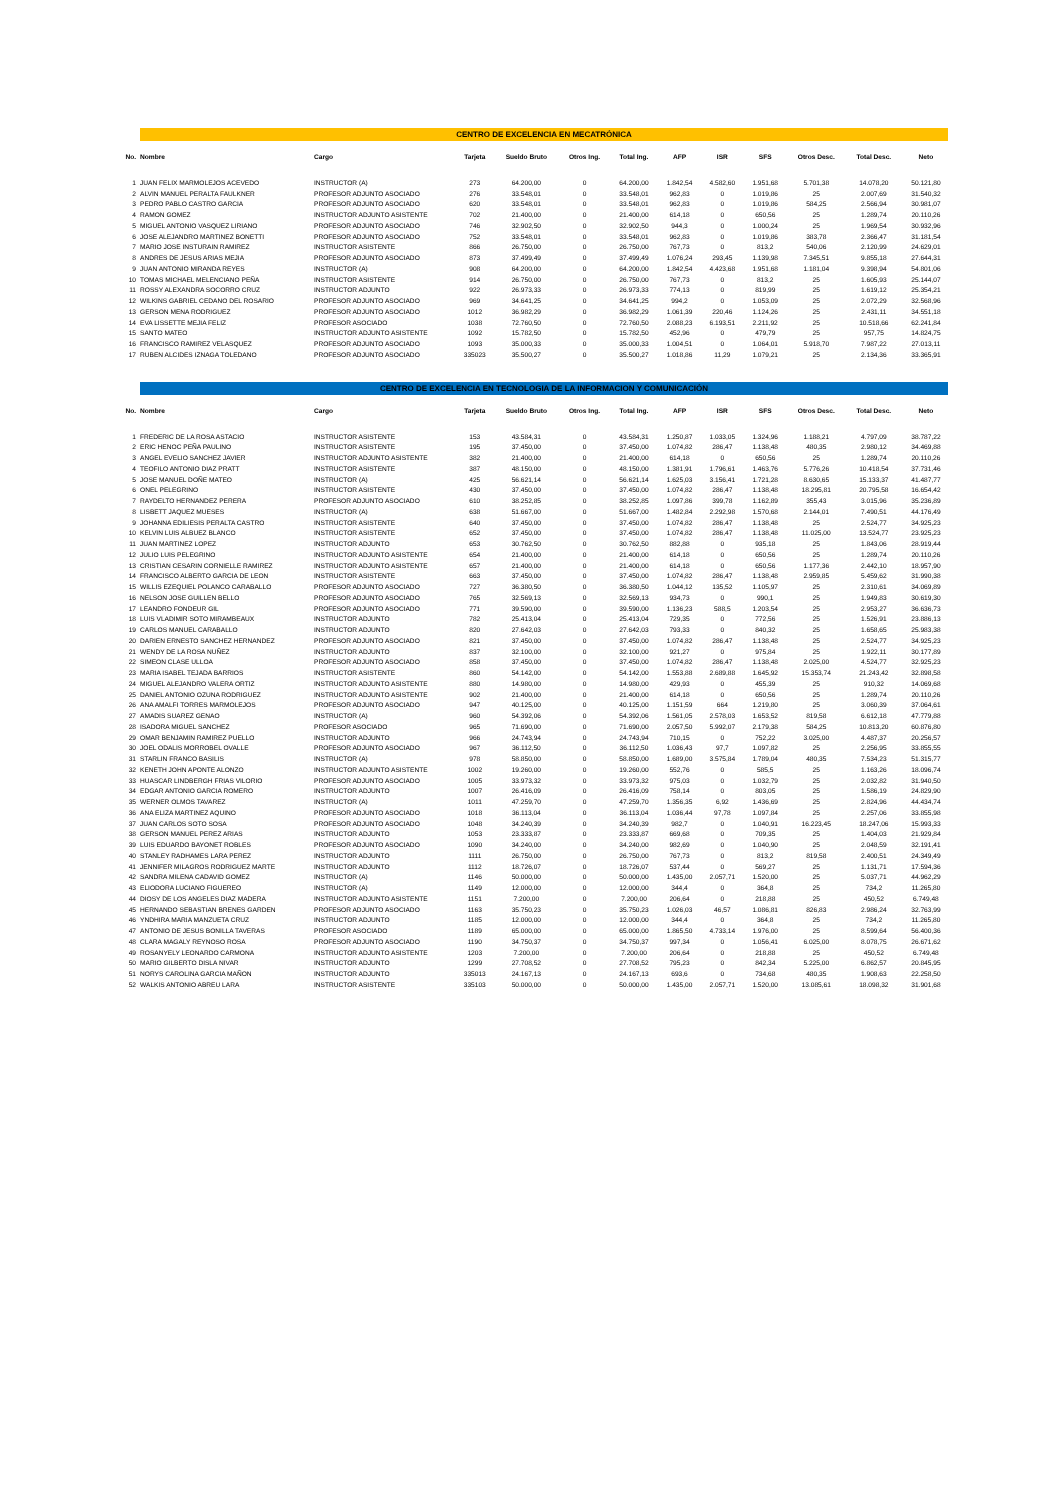CENTRO DE EXCELENCIA EN MECATRÓNICA
| No. | Nombre | Cargo | Tarjeta | Sueldo Bruto | Otros Ing. | Total Ing. | AFP | ISR | SFS | Otros Desc. | Total Desc. | Neto |
| --- | --- | --- | --- | --- | --- | --- | --- | --- | --- | --- | --- | --- |
| 1 | JUAN FELIX MARMOLEJOS ACEVEDO | INSTRUCTOR (A) | 273 | 64.200,00 | 0 | 64.200,00 | 1.842,54 | 4.582,60 | 1.951,68 | 5.701,38 | 14.078,20 | 50.121,80 |
| 2 | ALVIN MANUEL PERALTA FAULKNER | PROFESOR ADJUNTO ASOCIADO | 276 | 33.548,01 | 0 | 33.548,01 | 962,83 | 0 | 1.019,86 | 25 | 2.007,69 | 31.540,32 |
| 3 | PEDRO PABLO CASTRO GARCIA | PROFESOR ADJUNTO ASOCIADO | 620 | 33.548,01 | 0 | 33.548,01 | 962,83 | 0 | 1.019,86 | 584,25 | 2.566,94 | 30.981,07 |
| 4 | RAMON GOMEZ | INSTRUCTOR ADJUNTO ASISTENTE | 702 | 21.400,00 | 0 | 21.400,00 | 614,18 | 0 | 650,56 | 25 | 1.289,74 | 20.110,26 |
| 5 | MIGUEL ANTONIO VASQUEZ LIRIANO | PROFESOR ADJUNTO ASOCIADO | 746 | 32.902,50 | 0 | 32.902,50 | 944,3 | 0 | 1.000,24 | 25 | 1.969,54 | 30.932,96 |
| 6 | JOSE ALEJANDRO MARTINEZ BONETTI | PROFESOR ADJUNTO ASOCIADO | 752 | 33.548,01 | 0 | 33.548,01 | 962,83 | 0 | 1.019,86 | 383,78 | 2.366,47 | 31.181,54 |
| 7 | MARIO JOSE INSTURAIN RAMIREZ | INSTRUCTOR ASISTENTE | 866 | 26.750,00 | 0 | 26.750,00 | 767,73 | 0 | 813,2 | 540,06 | 2.120,99 | 24.629,01 |
| 8 | ANDRES DE JESUS ARIAS MEJIA | PROFESOR ADJUNTO ASOCIADO | 873 | 37.499,49 | 0 | 37.499,49 | 1.076,24 | 293,45 | 1.139,98 | 7.345,51 | 9.855,18 | 27.644,31 |
| 9 | JUAN ANTONIO MIRANDA REYES | INSTRUCTOR (A) | 908 | 64.200,00 | 0 | 64.200,00 | 1.842,54 | 4.423,68 | 1.951,68 | 1.181,04 | 9.398,94 | 54.801,06 |
| 10 | TOMAS MICHAEL MELENCIANO PEÑA | INSTRUCTOR ASISTENTE | 914 | 26.750,00 | 0 | 26.750,00 | 767,73 | 0 | 813,2 | 25 | 1.605,93 | 25.144,07 |
| 11 | ROSSY ALEXANDRA SOCORRO CRUZ | INSTRUCTOR ADJUNTO | 922 | 26.973,33 | 0 | 26.973,33 | 774,13 | 0 | 819,99 | 25 | 1.619,12 | 25.354,21 |
| 12 | WILKINS GABRIEL CEDANO DEL ROSARIO | PROFESOR ADJUNTO ASOCIADO | 969 | 34.641,25 | 0 | 34.641,25 | 994,2 | 0 | 1.053,09 | 25 | 2.072,29 | 32.568,96 |
| 13 | GERSON MENA RODRIGUEZ | PROFESOR ADJUNTO ASOCIADO | 1012 | 36.982,29 | 0 | 36.982,29 | 1.061,39 | 220,46 | 1.124,26 | 25 | 2.431,11 | 34.551,18 |
| 14 | EVA LISSETTE MEJIA FELIZ | PROFESOR ASOCIADO | 1038 | 72.760,50 | 0 | 72.760,50 | 2.088,23 | 6.193,51 | 2.211,92 | 25 | 10.518,66 | 62.241,84 |
| 15 | SANTO MATEO | INSTRUCTOR ADJUNTO ASISTENTE | 1092 | 15.782,50 | 0 | 15.782,50 | 452,96 | 0 | 479,79 | 25 | 957,75 | 14.824,75 |
| 16 | FRANCISCO RAMIREZ VELASQUEZ | PROFESOR ADJUNTO ASOCIADO | 1093 | 35.000,33 | 0 | 35.000,33 | 1.004,51 | 0 | 1.064,01 | 5.918,70 | 7.987,22 | 27.013,11 |
| 17 | RUBEN ALCIDES IZNAGA TOLEDANO | PROFESOR ADJUNTO ASOCIADO | 335023 | 35.500,27 | 0 | 35.500,27 | 1.018,86 | 11,29 | 1.079,21 | 25 | 2.134,36 | 33.365,91 |
CENTRO DE EXCELENCIA EN TECNOLOGIA DE LA INFORMACION Y COMUNICACIÓN
| No. | Nombre | Cargo | Tarjeta | Sueldo Bruto | Otros Ing. | Total Ing. | AFP | ISR | SFS | Otros Desc. | Total Desc. | Neto |
| --- | --- | --- | --- | --- | --- | --- | --- | --- | --- | --- | --- | --- |
| 1 | FREDERIC DE LA ROSA ASTACIO | INSTRUCTOR ASISTENTE | 153 | 43.584,31 | 0 | 43.584,31 | 1.250,87 | 1.033,05 | 1.324,96 | 1.188,21 | 4.797,09 | 38.787,22 |
| 2 | ERIC HENOC PEÑA PAULINO | INSTRUCTOR ASISTENTE | 195 | 37.450,00 | 0 | 37.450,00 | 1.074,82 | 286,47 | 1.138,48 | 480,35 | 2.980,12 | 34.469,88 |
| 3 | ANGEL EVELIO SANCHEZ JAVIER | INSTRUCTOR ADJUNTO ASISTENTE | 382 | 21.400,00 | 0 | 21.400,00 | 614,18 | 0 | 650,56 | 25 | 1.289,74 | 20.110,26 |
| 4 | TEOFILO ANTONIO DIAZ PRATT | INSTRUCTOR ASISTENTE | 387 | 48.150,00 | 0 | 48.150,00 | 1.381,91 | 1.796,61 | 1.463,76 | 5.776,26 | 10.418,54 | 37.731,46 |
| 5 | JOSE MANUEL DOÑE MATEO | INSTRUCTOR (A) | 425 | 56.621,14 | 0 | 56.621,14 | 1.625,03 | 3.156,41 | 1.721,28 | 8.630,65 | 15.133,37 | 41.487,77 |
| 6 | ONEL PELEGRINO | INSTRUCTOR ASISTENTE | 430 | 37.450,00 | 0 | 37.450,00 | 1.074,82 | 286,47 | 1.138,48 | 18.295,81 | 20.795,58 | 16.654,42 |
| 7 | RAYDELTO HERNANDEZ PERERA | PROFESOR ADJUNTO ASOCIADO | 610 | 38.252,85 | 0 | 38.252,85 | 1.097,86 | 399,78 | 1.162,89 | 355,43 | 3.015,96 | 35.236,89 |
| 8 | LISBETT JAQUEZ MUESES | INSTRUCTOR (A) | 638 | 51.667,00 | 0 | 51.667,00 | 1.482,84 | 2.292,98 | 1.570,68 | 2.144,01 | 7.490,51 | 44.176,49 |
| 9 | JOHANNA EDILIESIS PERALTA CASTRO | INSTRUCTOR ASISTENTE | 640 | 37.450,00 | 0 | 37.450,00 | 1.074,82 | 286,47 | 1.138,48 | 25 | 2.524,77 | 34.925,23 |
| 10 | KELVIN LUIS ALBUEZ BLANCO | INSTRUCTOR ASISTENTE | 652 | 37.450,00 | 0 | 37.450,00 | 1.074,82 | 286,47 | 1.138,48 | 11.025,00 | 13.524,77 | 23.925,23 |
| 11 | JUAN MARTINEZ LOPEZ | INSTRUCTOR ADJUNTO | 653 | 30.762,50 | 0 | 30.762,50 | 882,88 | 0 | 935,18 | 25 | 1.843,06 | 28.919,44 |
| 12 | JULIO LUIS PELEGRINO | INSTRUCTOR ADJUNTO ASISTENTE | 654 | 21.400,00 | 0 | 21.400,00 | 614,18 | 0 | 650,56 | 25 | 1.289,74 | 20.110,26 |
| 13 | CRISTIAN CESARIN CORNIELLE RAMIREZ | INSTRUCTOR ADJUNTO ASISTENTE | 657 | 21.400,00 | 0 | 21.400,00 | 614,18 | 0 | 650,56 | 1.177,36 | 2.442,10 | 18.957,90 |
| 14 | FRANCISCO ALBERTO GARCIA DE LEON | INSTRUCTOR ASISTENTE | 663 | 37.450,00 | 0 | 37.450,00 | 1.074,82 | 286,47 | 1.138,48 | 2.959,85 | 5.459,62 | 31.990,38 |
| 15 | WILLIS EZEQUIEL POLANCO CARABALLO | PROFESOR ADJUNTO ASOCIADO | 727 | 36.380,50 | 0 | 36.380,50 | 1.044,12 | 135,52 | 1.105,97 | 25 | 2.310,61 | 34.069,89 |
| 16 | NELSON JOSE GUILLEN BELLO | PROFESOR ADJUNTO ASOCIADO | 765 | 32.569,13 | 0 | 32.569,13 | 934,73 | 0 | 990,1 | 25 | 1.949,83 | 30.619,30 |
| 17 | LEANDRO FONDEUR GIL | PROFESOR ADJUNTO ASOCIADO | 771 | 39.590,00 | 0 | 39.590,00 | 1.136,23 | 588,5 | 1.203,54 | 25 | 2.953,27 | 36.636,73 |
| 18 | LUIS VLADIMIR SOTO MIRAMBEAUX | INSTRUCTOR ADJUNTO | 782 | 25.413,04 | 0 | 25.413,04 | 729,35 | 0 | 772,56 | 25 | 1.526,91 | 23.886,13 |
| 19 | CARLOS MANUEL CARABALLO | INSTRUCTOR ADJUNTO | 820 | 27.642,03 | 0 | 27.642,03 | 793,33 | 0 | 840,32 | 25 | 1.658,65 | 25.983,38 |
| 20 | DARIEN ERNESTO SANCHEZ HERNANDEZ | PROFESOR ADJUNTO ASOCIADO | 821 | 37.450,00 | 0 | 37.450,00 | 1.074,82 | 286,47 | 1.138,48 | 25 | 2.524,77 | 34.925,23 |
| 21 | WENDY DE LA ROSA NUÑEZ | INSTRUCTOR ADJUNTO | 837 | 32.100,00 | 0 | 32.100,00 | 921,27 | 0 | 975,84 | 25 | 1.922,11 | 30.177,89 |
| 22 | SIMEON CLASE ULLOA | PROFESOR ADJUNTO ASOCIADO | 858 | 37.450,00 | 0 | 37.450,00 | 1.074,82 | 286,47 | 1.138,48 | 2.025,00 | 4.524,77 | 32.925,23 |
| 23 | MARIA ISABEL TEJADA BARRIOS | INSTRUCTOR ASISTENTE | 860 | 54.142,00 | 0 | 54.142,00 | 1.553,88 | 2.689,88 | 1.645,92 | 15.353,74 | 21.243,42 | 32.898,58 |
| 24 | MIGUEL ALEJANDRO VALERA ORTIZ | INSTRUCTOR ADJUNTO ASISTENTE | 880 | 14.980,00 | 0 | 14.980,00 | 429,93 | 0 | 455,39 | 25 | 910,32 | 14.069,68 |
| 25 | DANIEL ANTONIO OZUNA RODRIGUEZ | INSTRUCTOR ADJUNTO ASISTENTE | 902 | 21.400,00 | 0 | 21.400,00 | 614,18 | 0 | 650,56 | 25 | 1.289,74 | 20.110,26 |
| 26 | ANA AMALFI TORRES MARMOLEJOS | PROFESOR ADJUNTO ASOCIADO | 947 | 40.125,00 | 0 | 40.125,00 | 1.151,59 | 664 | 1.219,80 | 25 | 3.060,39 | 37.064,61 |
| 27 | AMADIS SUAREZ GENAO | INSTRUCTOR (A) | 960 | 54.392,06 | 0 | 54.392,06 | 1.561,05 | 2.578,03 | 1.653,52 | 819,58 | 6.612,18 | 47.779,88 |
| 28 | ISADORA MIGUEL SANCHEZ | PROFESOR ASOCIADO | 965 | 71.690,00 | 0 | 71.690,00 | 2.057,50 | 5.992,07 | 2.179,38 | 584,25 | 10.813,20 | 60.876,80 |
| 29 | OMAR BENJAMIN RAMIREZ PUELLO | INSTRUCTOR ADJUNTO | 966 | 24.743,94 | 0 | 24.743,94 | 710,15 | 0 | 752,22 | 3.025,00 | 4.487,37 | 20.256,57 |
| 30 | JOEL ODALIS MORROBEL OVALLE | PROFESOR ADJUNTO ASOCIADO | 967 | 36.112,50 | 0 | 36.112,50 | 1.036,43 | 97,7 | 1.097,82 | 25 | 2.256,95 | 33.855,55 |
| 31 | STARLIN FRANCO BASILIS | INSTRUCTOR (A) | 978 | 58.850,00 | 0 | 58.850,00 | 1.689,00 | 3.575,84 | 1.789,04 | 480,35 | 7.534,23 | 51.315,77 |
| 32 | KENETH JOHN APONTE ALONZO | INSTRUCTOR ADJUNTO ASISTENTE | 1002 | 19.260,00 | 0 | 19.260,00 | 552,76 | 0 | 585,5 | 25 | 1.163,26 | 18.096,74 |
| 33 | HUASCAR LINDBERGH FRIAS VILORIO | PROFESOR ADJUNTO ASOCIADO | 1005 | 33.973,32 | 0 | 33.973,32 | 975,03 | 0 | 1.032,79 | 25 | 2.032,82 | 31.940,50 |
| 34 | EDGAR ANTONIO GARCIA ROMERO | INSTRUCTOR ADJUNTO | 1007 | 26.416,09 | 0 | 26.416,09 | 758,14 | 0 | 803,05 | 25 | 1.586,19 | 24.829,90 |
| 35 | WERNER OLMOS TAVAREZ | INSTRUCTOR (A) | 1011 | 47.259,70 | 0 | 47.259,70 | 1.356,35 | 6,92 | 1.436,69 | 25 | 2.824,96 | 44.434,74 |
| 36 | ANA ELIZA MARTINEZ AQUINO | PROFESOR ADJUNTO ASOCIADO | 1018 | 36.113,04 | 0 | 36.113,04 | 1.036,44 | 97,78 | 1.097,84 | 25 | 2.257,06 | 33.855,98 |
| 37 | JUAN CARLOS SOTO SOSA | PROFESOR ADJUNTO ASOCIADO | 1048 | 34.240,39 | 0 | 34.240,39 | 982,7 | 0 | 1.040,91 | 16.223,45 | 18.247,06 | 15.993,33 |
| 38 | GERSON MANUEL PEREZ ARIAS | INSTRUCTOR ADJUNTO | 1053 | 23.333,87 | 0 | 23.333,87 | 669,68 | 0 | 709,35 | 25 | 1.404,03 | 21.929,84 |
| 39 | LUIS EDUARDO BAYONET ROBLES | PROFESOR ADJUNTO ASOCIADO | 1090 | 34.240,00 | 0 | 34.240,00 | 982,69 | 0 | 1.040,90 | 25 | 2.048,59 | 32.191,41 |
| 40 | STANLEY RADHAMES LARA PEREZ | INSTRUCTOR ADJUNTO | 1111 | 26.750,00 | 0 | 26.750,00 | 767,73 | 0 | 813,2 | 819,58 | 2.400,51 | 24.349,49 |
| 41 | JENNIFER MILAGROS RODRIGUEZ MARTE | INSTRUCTOR ADJUNTO | 1112 | 18.726,07 | 0 | 18.726,07 | 537,44 | 0 | 569,27 | 25 | 1.131,71 | 17.594,36 |
| 42 | SANDRA MILENA CADAVID GOMEZ | INSTRUCTOR (A) | 1146 | 50.000,00 | 0 | 50.000,00 | 1.435,00 | 2.057,71 | 1.520,00 | 25 | 5.037,71 | 44.962,29 |
| 43 | ELIODORA LUCIANO FIGUEREO | INSTRUCTOR (A) | 1149 | 12.000,00 | 0 | 12.000,00 | 344,4 | 0 | 364,8 | 25 | 734,2 | 11.265,80 |
| 44 | DIOSY DE LOS ANGELES DIAZ MADERA | INSTRUCTOR ADJUNTO ASISTENTE | 1151 | 7.200,00 | 0 | 7.200,00 | 206,64 | 0 | 218,88 | 25 | 450,52 | 6.749,48 |
| 45 | HERNANDO SEBASTIAN BRENES GARDEN | PROFESOR ADJUNTO ASOCIADO | 1163 | 35.750,23 | 0 | 35.750,23 | 1.026,03 | 46,57 | 1.086,81 | 826,83 | 2.986,24 | 32.763,99 |
| 46 | YNDHIRA MARIA MANZUETA CRUZ | INSTRUCTOR ADJUNTO | 1185 | 12.000,00 | 0 | 12.000,00 | 344,4 | 0 | 364,8 | 25 | 734,2 | 11.265,80 |
| 47 | ANTONIO DE JESUS BONILLA TAVERAS | PROFESOR ASOCIADO | 1189 | 65.000,00 | 0 | 65.000,00 | 1.865,50 | 4.733,14 | 1.976,00 | 25 | 8.599,64 | 56.400,36 |
| 48 | CLARA MAGALY REYNOSO ROSA | PROFESOR ADJUNTO ASOCIADO | 1190 | 34.750,37 | 0 | 34.750,37 | 997,34 | 0 | 1.056,41 | 6.025,00 | 8.078,75 | 26.671,62 |
| 49 | ROSANYELY LEONARDO CARMONA | INSTRUCTOR ADJUNTO ASISTENTE | 1203 | 7.200,00 | 0 | 7.200,00 | 206,64 | 0 | 218,88 | 25 | 450,52 | 6.749,48 |
| 50 | MARIO GILBERTO DISLA NIVAR | INSTRUCTOR ADJUNTO | 1299 | 27.708,52 | 0 | 27.708,52 | 795,23 | 0 | 842,34 | 5.225,00 | 6.862,57 | 20.845,95 |
| 51 | NORYS CAROLINA GARCIA MAÑON | INSTRUCTOR ADJUNTO | 335013 | 24.167,13 | 0 | 24.167,13 | 693,6 | 0 | 734,68 | 480,35 | 1.908,63 | 22.258,50 |
| 52 | WALKIS ANTONIO ABREU LARA | INSTRUCTOR ASISTENTE | 335103 | 50.000,00 | 0 | 50.000,00 | 1.435,00 | 2.057,71 | 1.520,00 | 13.085,61 | 18.098,32 | 31.901,68 |